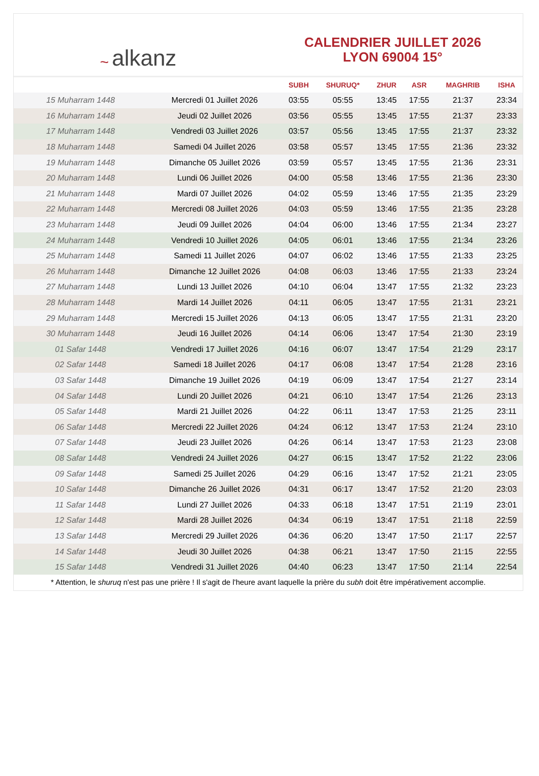~ alkanz
CALENDRIER JUILLET 2026
LYON 69004 15°
| | | SUBH | SHURUQ* | ZHUR | ASR | MAGHRIB | ISHA |
| --- | --- | --- | --- | --- | --- | --- | --- |
| 15 Muharram 1448 | Mercredi 01 Juillet 2026 | 03:55 | 05:55 | 13:45 | 17:55 | 21:37 | 23:34 |
| 16 Muharram 1448 | Jeudi 02 Juillet 2026 | 03:56 | 05:55 | 13:45 | 17:55 | 21:37 | 23:33 |
| 17 Muharram 1448 | Vendredi 03 Juillet 2026 | 03:57 | 05:56 | 13:45 | 17:55 | 21:37 | 23:32 |
| 18 Muharram 1448 | Samedi 04 Juillet 2026 | 03:58 | 05:57 | 13:45 | 17:55 | 21:36 | 23:32 |
| 19 Muharram 1448 | Dimanche 05 Juillet 2026 | 03:59 | 05:57 | 13:45 | 17:55 | 21:36 | 23:31 |
| 20 Muharram 1448 | Lundi 06 Juillet 2026 | 04:00 | 05:58 | 13:46 | 17:55 | 21:36 | 23:30 |
| 21 Muharram 1448 | Mardi 07 Juillet 2026 | 04:02 | 05:59 | 13:46 | 17:55 | 21:35 | 23:29 |
| 22 Muharram 1448 | Mercredi 08 Juillet 2026 | 04:03 | 05:59 | 13:46 | 17:55 | 21:35 | 23:28 |
| 23 Muharram 1448 | Jeudi 09 Juillet 2026 | 04:04 | 06:00 | 13:46 | 17:55 | 21:34 | 23:27 |
| 24 Muharram 1448 | Vendredi 10 Juillet 2026 | 04:05 | 06:01 | 13:46 | 17:55 | 21:34 | 23:26 |
| 25 Muharram 1448 | Samedi 11 Juillet 2026 | 04:07 | 06:02 | 13:46 | 17:55 | 21:33 | 23:25 |
| 26 Muharram 1448 | Dimanche 12 Juillet 2026 | 04:08 | 06:03 | 13:46 | 17:55 | 21:33 | 23:24 |
| 27 Muharram 1448 | Lundi 13 Juillet 2026 | 04:10 | 06:04 | 13:47 | 17:55 | 21:32 | 23:23 |
| 28 Muharram 1448 | Mardi 14 Juillet 2026 | 04:11 | 06:05 | 13:47 | 17:55 | 21:31 | 23:21 |
| 29 Muharram 1448 | Mercredi 15 Juillet 2026 | 04:13 | 06:05 | 13:47 | 17:55 | 21:31 | 23:20 |
| 30 Muharram 1448 | Jeudi 16 Juillet 2026 | 04:14 | 06:06 | 13:47 | 17:54 | 21:30 | 23:19 |
| 01 Safar 1448 | Vendredi 17 Juillet 2026 | 04:16 | 06:07 | 13:47 | 17:54 | 21:29 | 23:17 |
| 02 Safar 1448 | Samedi 18 Juillet 2026 | 04:17 | 06:08 | 13:47 | 17:54 | 21:28 | 23:16 |
| 03 Safar 1448 | Dimanche 19 Juillet 2026 | 04:19 | 06:09 | 13:47 | 17:54 | 21:27 | 23:14 |
| 04 Safar 1448 | Lundi 20 Juillet 2026 | 04:21 | 06:10 | 13:47 | 17:54 | 21:26 | 23:13 |
| 05 Safar 1448 | Mardi 21 Juillet 2026 | 04:22 | 06:11 | 13:47 | 17:53 | 21:25 | 23:11 |
| 06 Safar 1448 | Mercredi 22 Juillet 2026 | 04:24 | 06:12 | 13:47 | 17:53 | 21:24 | 23:10 |
| 07 Safar 1448 | Jeudi 23 Juillet 2026 | 04:26 | 06:14 | 13:47 | 17:53 | 21:23 | 23:08 |
| 08 Safar 1448 | Vendredi 24 Juillet 2026 | 04:27 | 06:15 | 13:47 | 17:52 | 21:22 | 23:06 |
| 09 Safar 1448 | Samedi 25 Juillet 2026 | 04:29 | 06:16 | 13:47 | 17:52 | 21:21 | 23:05 |
| 10 Safar 1448 | Dimanche 26 Juillet 2026 | 04:31 | 06:17 | 13:47 | 17:52 | 21:20 | 23:03 |
| 11 Safar 1448 | Lundi 27 Juillet 2026 | 04:33 | 06:18 | 13:47 | 17:51 | 21:19 | 23:01 |
| 12 Safar 1448 | Mardi 28 Juillet 2026 | 04:34 | 06:19 | 13:47 | 17:51 | 21:18 | 22:59 |
| 13 Safar 1448 | Mercredi 29 Juillet 2026 | 04:36 | 06:20 | 13:47 | 17:50 | 21:17 | 22:57 |
| 14 Safar 1448 | Jeudi 30 Juillet 2026 | 04:38 | 06:21 | 13:47 | 17:50 | 21:15 | 22:55 |
| 15 Safar 1448 | Vendredi 31 Juillet 2026 | 04:40 | 06:23 | 13:47 | 17:50 | 21:14 | 22:54 |
* Attention, le shuruq n'est pas une prière ! Il s'agit de l'heure avant laquelle la prière du subh doit être impérativement accomplie.